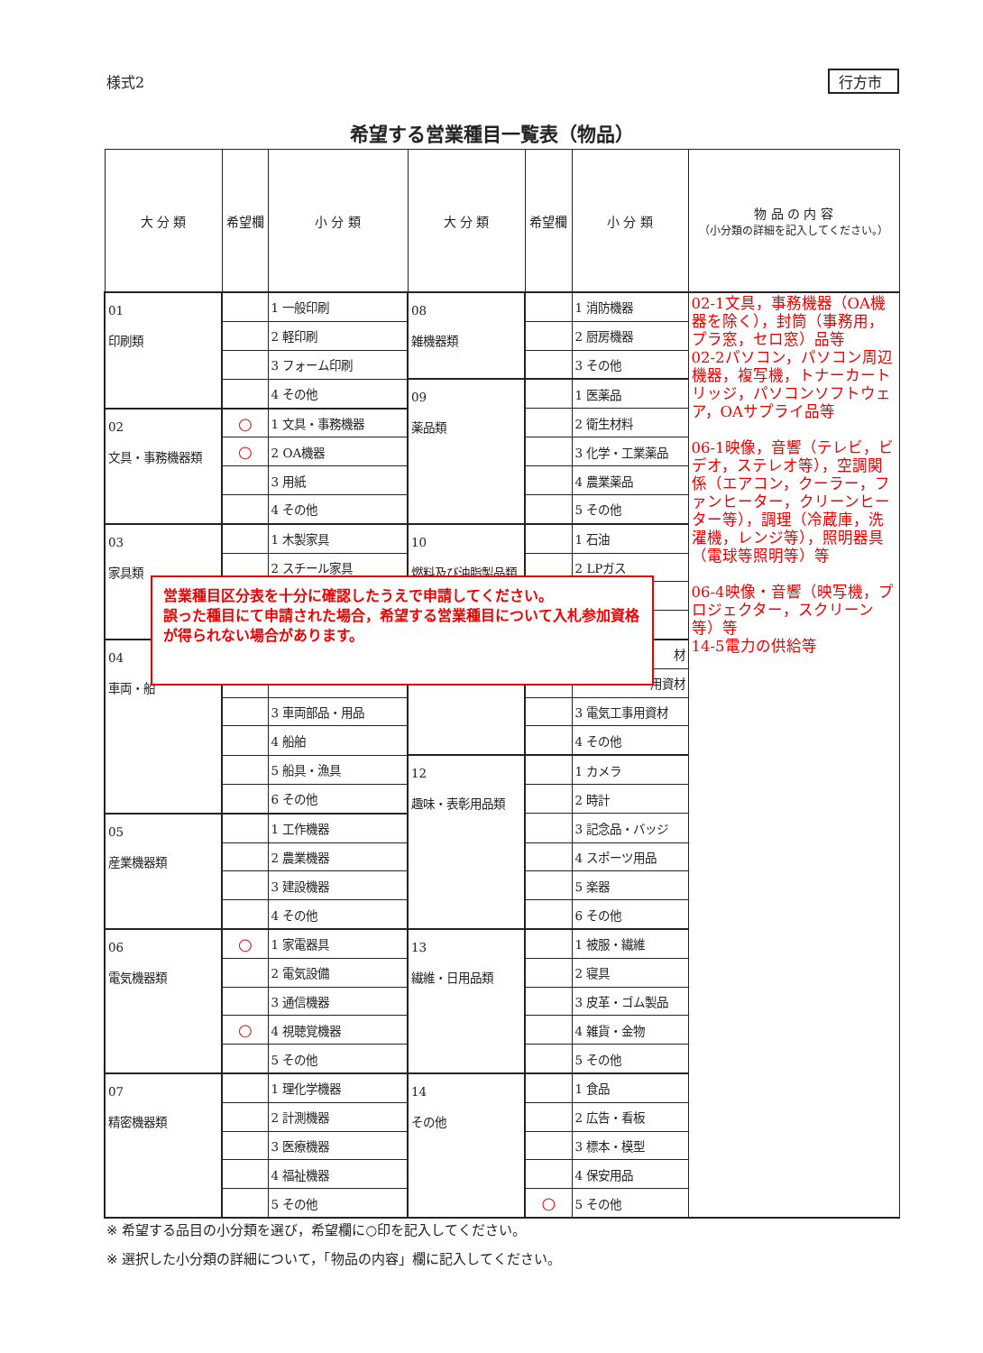様式2 行方市
希望する営業種目一覧表（物品）
| 大 分 類 | 希望欄 | 小 分 類 | 大 分 類 | 希望欄 | 小 分 類 | 物 品 の 内 容 （小分類の詳細を記入してください。） |
| --- | --- | --- | --- | --- | --- | --- |
| 01 印刷類 | | 1 一般印刷 | 08 雑機器類 | | 1 消防機器 | 02-1文具，事務機器（OA機器を除く），封筒（事務用，プラ窓，セロ窓）品等 02-2パソコン，パソコン周辺機器，複写機，トナーカートリッジ，パソコンソフトウェア，OAサプライ品等 06-1映像，音響（テレビ，ビデオ，ステレオ等），空調関係（エアコン，クーラー，ファンヒーター，クリーンヒーター等），調理（冷蔵庫，洗濯機，レンジ等），照明器具（電球等照明等）等 06-4映像・音響（映写機，プロジェクター，スクリーン等）等 14-5電力の供給等 |
| | | 2 軽印刷 | | | 2 厨房機器 | |
| | | 3 フォーム印刷 | | | 3 その他 | |
| | | 4 その他 | 09 薬品類 | | 1 医薬品 | |
| 02 文具・事務機器類 | ○ | 1 文具・事務機器 | | | 2 衛生材料 | |
| | ○ | 2 OA機器 | | | 3 化学・工業薬品 | |
| | | 3 用紙 | | | 4 農業薬品 | |
| | | 4 その他 | | | 5 その他 | |
| 03 家具類 | | 1 木製家具 | 10 燃料及び油脂製品類 | | 1 石油 | |
| | | 2 スチール家具 | | | 2 LPガス | |
| 04 車両・船 | | | | | 材 | |
| | | | | | 用資材 | |
| | | 3 車両部品・用品 | | | 3 電気工事用資材 | |
| | | 4 船舶 | | | 4 その他 | |
| | | 5 船具・漁具 | 12 趣味・表彰用品類 | | 1 カメラ | |
| | | 6 その他 | | | 2 時計 | |
| 05 産業機器類 | | 1 工作機器 | | | 3 記念品・バッジ | |
| | | 2 農業機器 | | | 4 スポーツ用品 | |
| | | 3 建設機器 | | | 5 楽器 | |
| | | 4 その他 | | | 6 その他 | |
| 06 電気機器類 | ○ | 1 家電器具 | 13 繊維・日用品類 | | 1 被服・繊維 | |
| | | 2 電気設備 | | | 2 寝具 | |
| | | 3 通信機器 | | | 3 皮革・ゴム製品 | |
| | ○ | 4 視聴覚機器 | | | 4 雑貨・金物 | |
| | | 5 その他 | | | 5 その他 | |
| 07 精密機器類 | | 1 理化学機器 | 14 その他 | | 1 食品 | |
| | | 2 計測機器 | | | 2 広告・看板 | |
| | | 3 医療機器 | | | 3 標本・模型 | |
| | | 4 福祉機器 | | | 4 保安用品 | |
| | | 5 その他 | | ○ | 5 その他 | |
営業種目区分表を十分に確認したうえで申請してください。
誤った種目にて申請された場合，希望する営業種目について入札参加資格が得られない場合があります。
※ 希望する品目の小分類を選び，希望欄に○印を記入してください。
※ 選択した小分類の詳細について，「物品の内容」欄に記入してください。